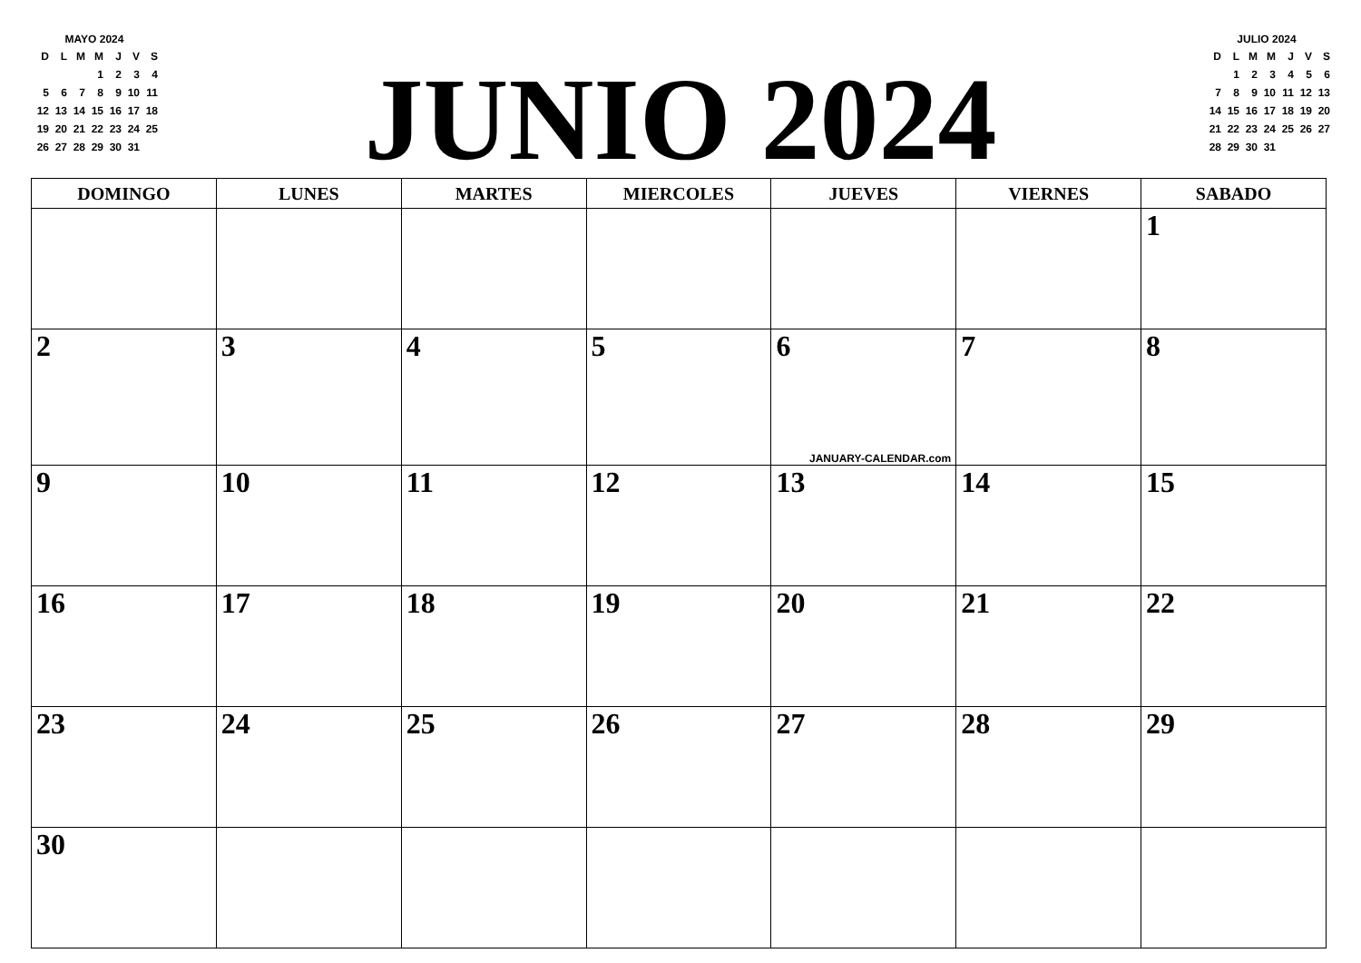MAYO 2024
| D | L | M | M | J | V | S |
| --- | --- | --- | --- | --- | --- | --- |
| | | | 1 | 2 | 3 | 4 |
| 5 | 6 | 7 | 8 | 9 | 10 | 11 |
| 12 | 13 | 14 | 15 | 16 | 17 | 18 |
| 19 | 20 | 21 | 22 | 23 | 24 | 25 |
| 26 | 27 | 28 | 29 | 30 | 31 | |
JUNIO 2024
JULIO 2024
| D | L | M | M | J | V | S |
| --- | --- | --- | --- | --- | --- | --- |
| | 1 | 2 | 3 | 4 | 5 | 6 |
| 7 | 8 | 9 | 10 | 11 | 12 | 13 |
| 14 | 15 | 16 | 17 | 18 | 19 | 20 |
| 21 | 22 | 23 | 24 | 25 | 26 | 27 |
| 28 | 29 | 30 | 31 | | | |
| DOMINGO | LUNES | MARTES | MIERCOLES | JUEVES | VIERNES | SABADO |
| --- | --- | --- | --- | --- | --- | --- |
| | | | | | | 1 |
| 2 | 3 | 4 | 5 | 6 JANUARY-CALENDAR.com | 7 | 8 |
| 9 | 10 | 11 | 12 | 13 | 14 | 15 |
| 16 | 17 | 18 | 19 | 20 | 21 | 22 |
| 23 | 24 | 25 | 26 | 27 | 28 | 29 |
| 30 | | | | | | |